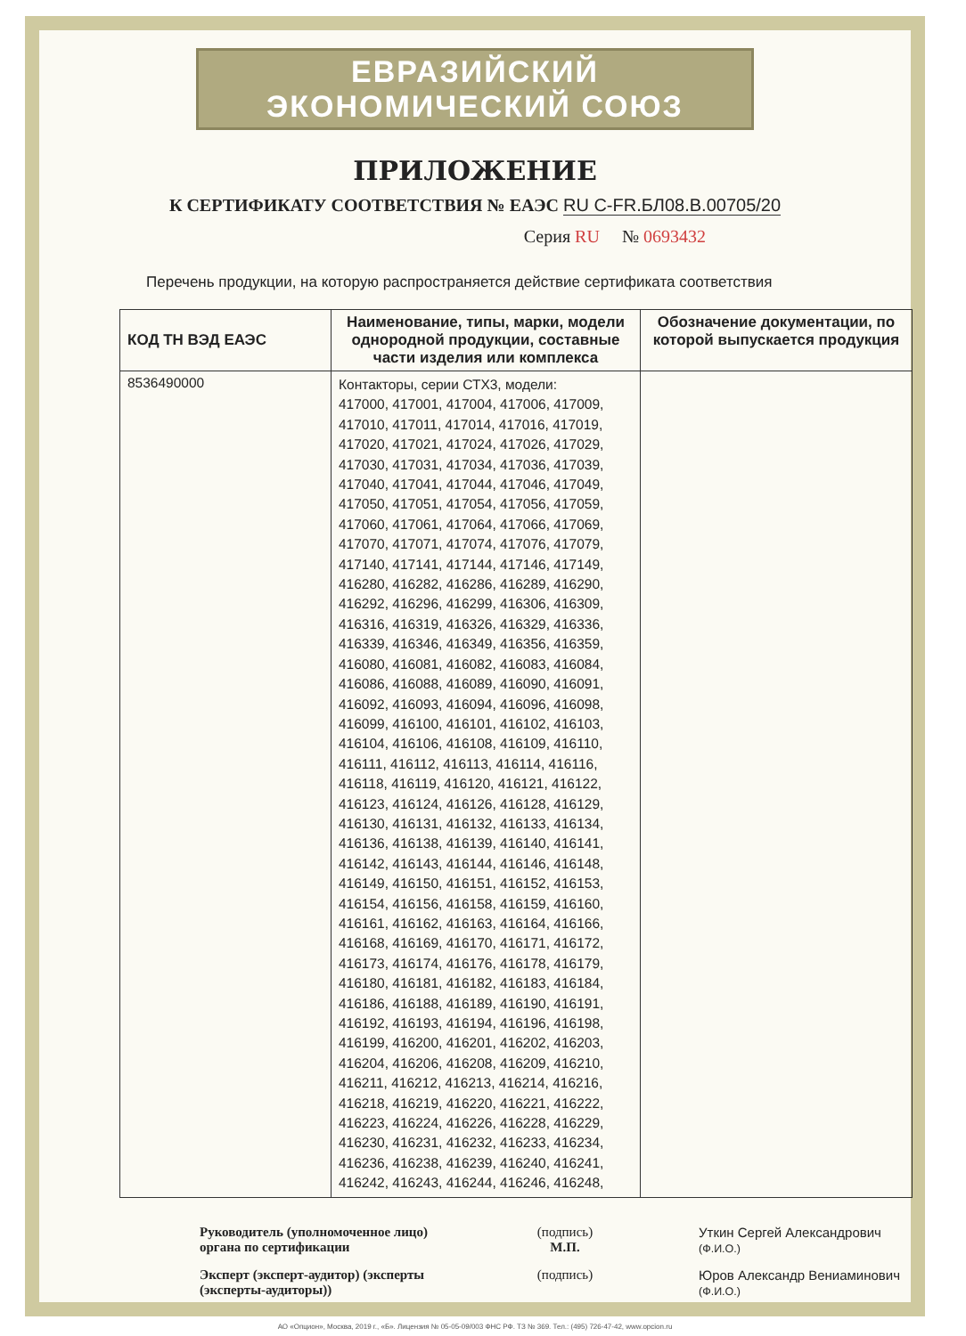ЕВРАЗИЙСКИЙ ЭКОНОМИЧЕСКИЙ СОЮЗ
ПРИЛОЖЕНИЕ
К СЕРТИФИКАТУ СООТВЕТСТВИЯ № ЕАЭС RU C-FR.БЛ08.В.00705/20
Серия RU № 0693432
Перечень продукции, на которую распространяется действие сертификата соответствия
| КОД ТН ВЭД ЕАЭС | Наименование, типы, марки, модели однородной продукции, составные части изделия или комплекса | Обозначение документации, по которой выпускается продукция |
| --- | --- | --- |
| 8536490000 | Контакторы, серии СТХ3, модели: 417000, 417001, 417004, 417006, 417009, 417010, 417011, 417014, 417016, 417019, 417020, 417021, 417024, 417026, 417029, 417030, 417031, 417034, 417036, 417039, 417040, 417041, 417044, 417046, 417049, 417050, 417051, 417054, 417056, 417059, 417060, 417061, 417064, 417066, 417069, 417070, 417071, 417074, 417076, 417079, 417140, 417141, 417144, 417146, 417149, 416280, 416282, 416286, 416289, 416290, 416292, 416296, 416299, 416306, 416309, 416316, 416319, 416326, 416329, 416336, 416339, 416346, 416349, 416356, 416359, 416080, 416081, 416082, 416083, 416084, 416086, 416088, 416089, 416090, 416091, 416092, 416093, 416094, 416096, 416098, 416099, 416100, 416101, 416102, 416103, 416104, 416106, 416108, 416109, 416110, 416111, 416112, 416113, 416114, 416116, 416118, 416119, 416120, 416121, 416122, 416123, 416124, 416126, 416128, 416129, 416130, 416131, 416132, 416133, 416134, 416136, 416138, 416139, 416140, 416141, 416142, 416143, 416144, 416146, 416148, 416149, 416150, 416151, 416152, 416153, 416154, 416156, 416158, 416159, 416160, 416161, 416162, 416163, 416164, 416166, 416168, 416169, 416170, 416171, 416172, 416173, 416174, 416176, 416178, 416179, 416180, 416181, 416182, 416183, 416184, 416186, 416188, 416189, 416190, 416191, 416192, 416193, 416194, 416196, 416198, 416199, 416200, 416201, 416202, 416203, 416204, 416206, 416208, 416209, 416210, 416211, 416212, 416213, 416214, 416216, 416218, 416219, 416220, 416221, 416222, 416223, 416224, 416226, 416228, 416229, 416230, 416231, 416232, 416233, 416234, 416236, 416238, 416239, 416240, 416241, 416242, 416243, 416244, 416246, 416248, | |
Руководитель (уполномоченное лицо) органа по сертификации
(подпись)
М.П.
Уткин Сергей Александрович
(Ф.И.О.)
Эксперт (эксперт-аудитор) (эксперты (эксперты-аудиторы))
(подпись)
Юров Александр Вениаминович
(Ф.И.О.)
АО «Опцион», Москва, 2019 г., «Б». Лицензия № 05-05-09/003 ФНС РФ. ТЗ № 369. Тел.: (495) 726-47-42, www.opcion.ru